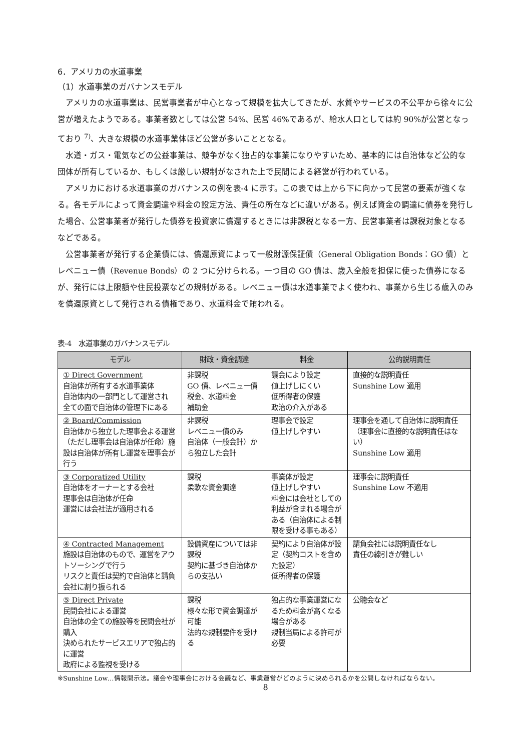6．アメリカの水道事業
（1）水道事業のガバナンスモデル
アメリカの水道事業は、民営事業者が中心となって規模を拡大してきたが、水質やサービスの不公平から徐々に公営が増えたようである。事業者数としては公営 54%、民営 46%であるが、給水人口としては約 90%が公営となっており <sup>7)</sup>、大きな規模の水道事業体ほど公営が多いこととなる。
水道・ガス・電気などの公益事業は、競争がなく独占的な事業になりやすいため、基本的には自治体など公的な団体が所有しているか、もしくは厳しい規制がなされた上で民間による経営が行われている。
アメリカにおける水道事業のガバナンスの例を表-4 に示す。この表では上から下に向かって民営の要素が強くなる。各モデルによって資金調達や料金の設定方法、責任の所在などに違いがある。例えば資金の調達に債券を発行した場合、公営事業者が発行した債券を投資家に償還するときには非課税となる一方、民営事業者は課税対象となるなどである。
公営事業者が発行する企業債には、償還原資によって一般財源保証債（General Obligation Bonds：GO 債）とレベニュー債（Revenue Bonds）の 2 つに分けられる。一つ目の GO 債は、歳入全般を担保に使った債券になるが、発行には上限額や住民投票などの規制がある。レベニュー債は水道事業でよく使われ、事業から生じる歳入のみを償還原資として発行される債権であり、水道料金で賄われる。
表-4　水道事業のガバナンスモデル
| モデル | 財政・資金調達 | 料金 | 公的説明責任 |
| --- | --- | --- | --- |
| ① Direct Government 自治体が所有する水道事業体 自治体内の一部門として運営され 全ての面で自治体の管理下にある | 非課税 GO 債、レベニュー債 税金、水道料金 補助金 | 議会により設定 値上げしにくい 低所得者の保護 政治の介入がある | 直接的な説明責任 Sunshine Low 適用 |
| ② Board/Commission 自治体から独立した理事会よる運営（ただし理事会は自治体が任命）施設は自治体が所有し運営を理事会が行う | 非課税 レベニュー債のみ 自治体（一般会計）から独立した会計 | 理事会で設定 値上げしやすい | 理事会を通して自治体に説明責任（理事会に直接的な説明責任はない） Sunshine Low 適用 |
| ③ Corporatized Utility 自治体をオーナーとする会社 理事会は自治体が任命 運営には会社法が適用される | 課税 柔軟な資金調達 | 事業体が設定 値上げしやすい 料金には会社としての利益が含まれる場合がある（自治体による制限を受ける事もある） | 理事会に説明責任 Sunshine Low 不適用 |
| ④ Contracted Management 施設は自治体のもので、運営をアウトソーシングで行う リスクと責任は契約で自治体と請負会社に割り振られる | 設備資産については非課税 契約に基づき自治体からの支払い | 契約により自治体が設定（契約コストを含めた設定） 低所得者の保護 | 請負会社には説明責任なし 責任の線引きが難しい |
| ⑤ Direct Private 民間会社による運営 自治体の全ての施設等を民間会社が購入 決められたサービスエリアで独占的に運営 政府による監視を受ける | 課税 様々な形で資金調達が可能 法的な規制要件を受ける | 独占的な事業運営になるため料金が高くなる場合がある 規制当局による許可が必要 | 公聴会など |
※Sunshine Low…情報開示法。議会や理事会における会議など、事業運営がどのように決められるかを公開しなければならない。
8